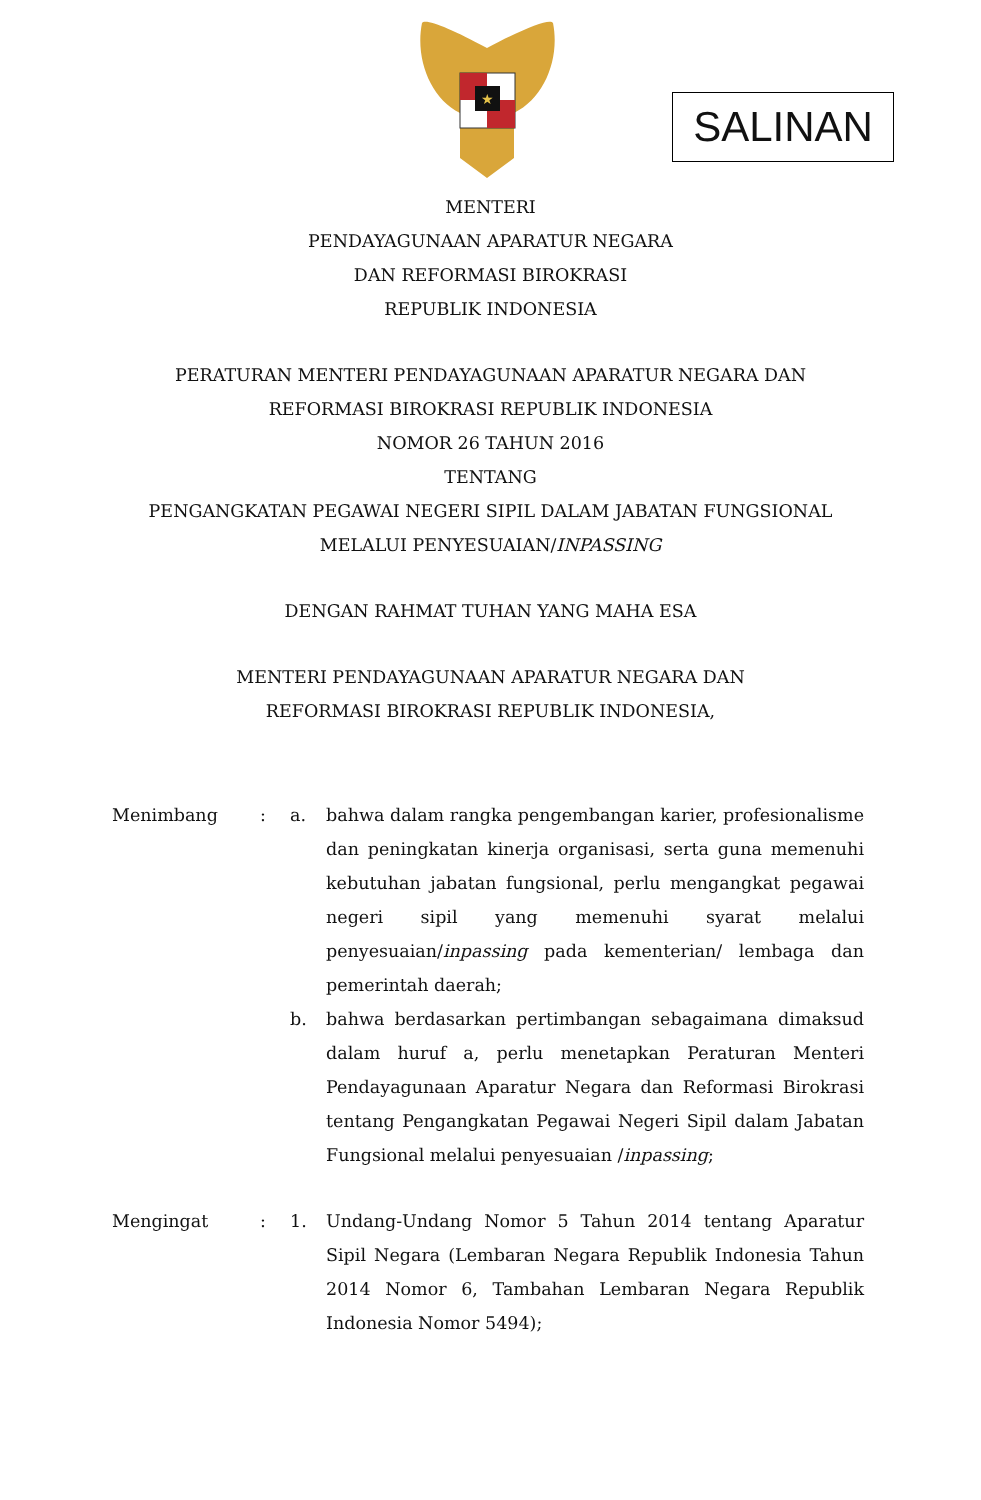★
SALINAN
MENTERI
PENDAYAGUNAAN APARATUR NEGARA
DAN REFORMASI BIROKRASI
REPUBLIK INDONESIA
PERATURAN MENTERI PENDAYAGUNAAN APARATUR NEGARA DAN
REFORMASI BIROKRASI REPUBLIK INDONESIA
NOMOR 26 TAHUN 2016
TENTANG
PENGANGKATAN PEGAWAI NEGERI SIPIL DALAM JABATAN FUNGSIONAL
MELALUI PENYESUAIAN/INPASSING
DENGAN RAHMAT TUHAN YANG MAHA ESA
MENTERI PENDAYAGUNAAN APARATUR NEGARA DAN
REFORMASI BIROKRASI REPUBLIK INDONESIA,
Menimbang : a. bahwa dalam rangka pengembangan karier, profesionalisme dan peningkatan kinerja organisasi, serta guna memenuhi kebutuhan jabatan fungsional, perlu mengangkat pegawai negeri sipil yang memenuhi syarat melalui penyesuaian/inpassing pada kementerian/ lembaga dan pemerintah daerah;
b. bahwa berdasarkan pertimbangan sebagaimana dimaksud dalam huruf a, perlu menetapkan Peraturan Menteri Pendayagunaan Aparatur Negara dan Reformasi Birokrasi tentang Pengangkatan Pegawai Negeri Sipil dalam Jabatan Fungsional melalui penyesuaian /inpassing;
Mengingat : 1. Undang-Undang Nomor 5 Tahun 2014 tentang Aparatur Sipil Negara (Lembaran Negara Republik Indonesia Tahun 2014 Nomor 6, Tambahan Lembaran Negara Republik Indonesia Nomor 5494);